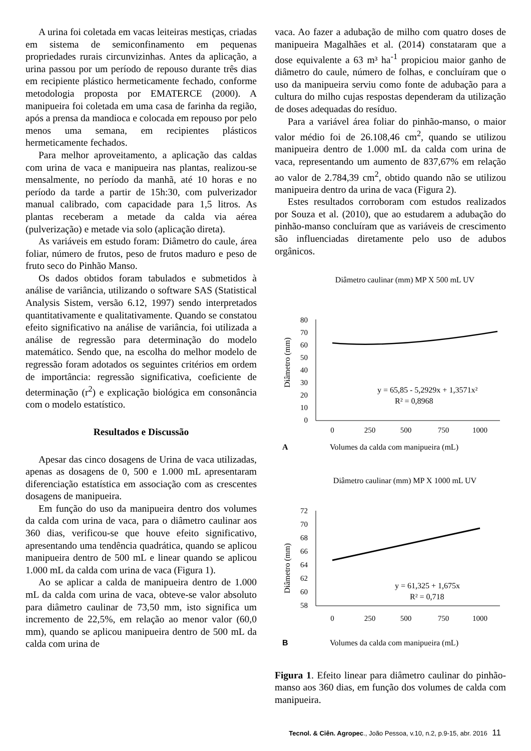A urina foi coletada em vacas leiteiras mestiças, criadas em sistema de semiconfinamento em pequenas propriedades rurais circunvizinhas. Antes da aplicação, a urina passou por um período de repouso durante três dias em recipiente plástico hermeticamente fechado, conforme metodologia proposta por EMATERCE (2000). A manipueira foi coletada em uma casa de farinha da região, após a prensa da mandioca e colocada em repouso por pelo menos uma semana, em recipientes plásticos hermeticamente fechados.
Para melhor aproveitamento, a aplicação das caldas com urina de vaca e manipueira nas plantas, realizou-se mensalmente, no período da manhã, até 10 horas e no período da tarde a partir de 15h:30, com pulverizador manual calibrado, com capacidade para 1,5 litros. As plantas receberam a metade da calda via aérea (pulverização) e metade via solo (aplicação direta).
As variáveis em estudo foram: Diâmetro do caule, área foliar, número de frutos, peso de frutos maduro e peso de fruto seco do Pinhão Manso.
Os dados obtidos foram tabulados e submetidos à análise de variância, utilizando o software SAS (Statistical Analysis Sistem, versão 6.12, 1997) sendo interpretados quantitativamente e qualitativamente. Quando se constatou efeito significativo na análise de variância, foi utilizada a análise de regressão para determinação do modelo matemático. Sendo que, na escolha do melhor modelo de regressão foram adotados os seguintes critérios em ordem de importância: regressão significativa, coeficiente de determinação (r<sup>2</sup>) e explicação biológica em consonância com o modelo estatístico.
Resultados e Discussão
Apesar das cinco dosagens de Urina de vaca utilizadas, apenas as dosagens de 0, 500 e 1.000 mL apresentaram diferenciação estatística em associação com as crescentes dosagens de manipueira.
Em função do uso da manipueira dentro dos volumes da calda com urina de vaca, para o diâmetro caulinar aos 360 dias, verificou-se que houve efeito significativo, apresentando uma tendência quadrática, quando se aplicou manipueira dentro de 500 mL e linear quando se aplicou 1.000 mL da calda com urina de vaca (Figura 1).
Ao se aplicar a calda de manipueira dentro de 1.000 mL da calda com urina de vaca, obteve-se valor absoluto para diâmetro caulinar de 73,50 mm, isto significa um incremento de 22,5%, em relação ao menor valor (60,0 mm), quando se aplicou manipueira dentro de 500 mL da calda com urina de
vaca. Ao fazer a adubação de milho com quatro doses de manipueira Magalhães et al. (2014) constataram que a dose equivalente a 63 m³ ha<sup>-1</sup> propiciou maior ganho de diâmetro do caule, número de folhas, e concluíram que o uso da manipueira serviu como fonte de adubação para a cultura do milho cujas respostas dependeram da utilização de doses adequadas do resíduo.
Para a variável área foliar do pinhão-manso, o maior valor médio foi de 26.108,46 cm<sup>2</sup>, quando se utilizou manipueira dentro de 1.000 mL da calda com urina de vaca, representando um aumento de 837,67% em relação ao valor de 2.784,39 cm<sup>2</sup>, obtido quando não se utilizou manipueira dentro da urina de vaca (Figura 2).
Estes resultados corroboram com estudos realizados por Souza et al. (2010), que ao estudarem a adubação do pinhão-manso concluíram que as variáveis de crescimento são influenciadas diretamente pelo uso de adubos orgânicos.
Diâmetro caulinar (mm) MP X 500 mL UV
Diâmetro (mm)
80
70
60
50
40
30
20
10
0
y = 65,85 - 5,2929x + 1,3571x²
R² = 0,8968
0
250
500
750
1000
A Volumes da calda com manipueira (mL)
Diâmetro caulinar (mm) MP X 1000 mL UV
Diâmetro (mm)
72
70
68
66
64
62
60
58
y = 61,325 + 1,675x
R² = 0,718
0
250
500
750
1000
B Volumes da calda com manipueira (mL)
Figura 1. Efeito linear para diâmetro caulinar do pinhão-manso aos 360 dias, em função dos volumes de calda com manipueira.
Tecnol. & Ciên. Agropec., João Pessoa, v.10, n.2, p.9-15, abr. 2016 11